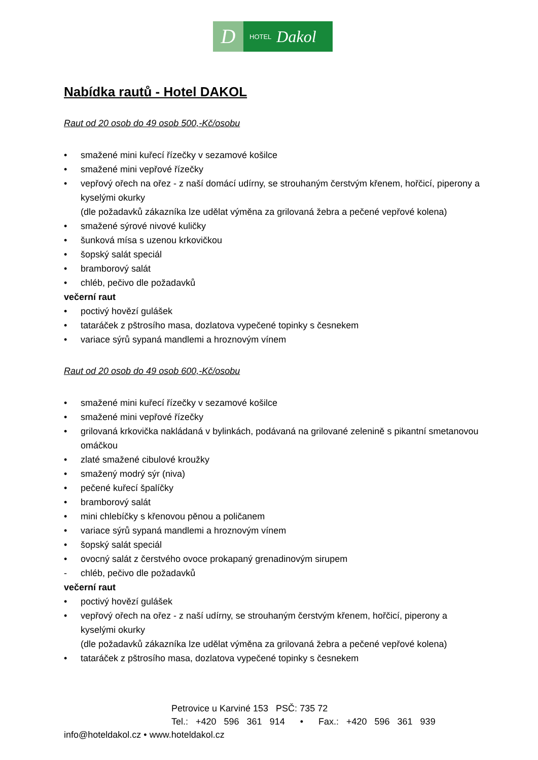D
HOTEL Dakol
Nabídka rautů - Hotel DAKOL
Raut od 20 osob do 49 osob 500,-Kč/osobu
• smažené mini kuřecí řízečky v sezamové košilce
• smažené mini vepřové řízečky
• vepřový ořech na ořez - z naší domácí udírny, se strouhaným čerstvým křenem, hořčicí, piperony a kyselými okurky
(dle požadavků zákazníka lze udělat výměna za grilovaná žebra a pečené vepřové kolena)
• smažené sýrové nivové kuličky
• šunková mísa s uzenou krkovičkou
• šopský salát speciál
• bramborový salát
• chléb, pečivo dle požadavků
večerní raut
• poctivý hovězí gulášek
• tataráček z pštrosího masa, dozlatova vypečené topinky s česnekem
• variace sýrů sypaná mandlemi a hroznovým vínem
Raut od 20 osob do 49 osob 600,-Kč/osobu
• smažené mini kuřecí řízečky v sezamové košilce
• smažené mini vepřové řízečky
• grilovaná krkovička nakládaná v bylinkách, podávaná na grilované zelenině s pikantní smetanovou omáčkou
• zlaté smažené cibulové kroužky
• smažený modrý sýr (niva)
• pečené kuřecí špalíčky
• bramborový salát
• mini chlebíčky s křenovou pěnou a poličanem
• variace sýrů sypaná mandlemi a hroznovým vínem
• šopský salát speciál
• ovocný salát z čerstvého ovoce prokapaný grenadinovým sirupem
- chléb, pečivo dle požadavků
večerní raut
• poctivý hovězí gulášek
• vepřový ořech na ořez - z naší udírny, se strouhaným čerstvým křenem, hořčicí, piperony a kyselými okurky
(dle požadavků zákazníka lze udělat výměna za grilovaná žebra a pečené vepřové kolena)
• tataráček z pštrosího masa, dozlatova vypečené topinky s česnekem
Petrovice u Karviné 153 PSČ: 735 72
Tel.: +420 596 361 914 • Fax.: +420 596 361 939
info@hoteldakol.cz • www.hoteldakol.cz